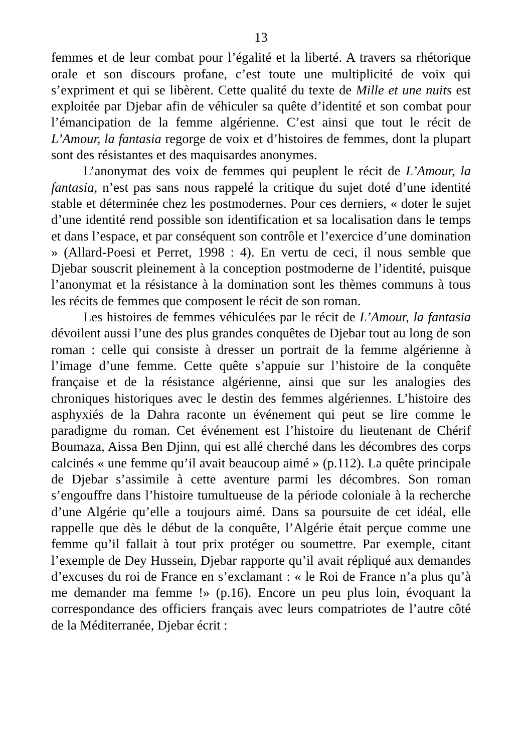13
femmes et de leur combat pour l’égalité et la liberté. A travers sa rhétorique orale et son discours profane, c’est toute une multiplicité de voix qui s’expriment et qui se libèrent. Cette qualité du texte de Mille et une nuits est exploitée par Djebar afin de véhiculer sa quête d’identité et son combat pour l’émancipation de la femme algérienne. C’est ainsi que tout le récit de L’Amour, la fantasia regorge de voix et d’histoires de femmes, dont la plupart sont des résistantes et des maquisardes anonymes.
L’anonymat des voix de femmes qui peuplent le récit de L’Amour, la fantasia, n’est pas sans nous rappelé la critique du sujet doté d’une identité stable et déterminée chez les postmodernes. Pour ces derniers, « doter le sujet d’une identité rend possible son identification et sa localisation dans le temps et dans l’espace, et par conséquent son contrôle et l’exercice d’une domination » (Allard-Poesi et Perret, 1998 : 4). En vertu de ceci, il nous semble que Djebar souscrit pleinement à la conception postmoderne de l’identité, puisque l’anonymat et la résistance à la domination sont les thèmes communs à tous les récits de femmes que composent le récit de son roman.
Les histoires de femmes véhiculées par le récit de L’Amour, la fantasia dévoilent aussi l’une des plus grandes conquêtes de Djebar tout au long de son roman : celle qui consiste à dresser un portrait de la femme algérienne à l’image d’une femme. Cette quête s’appuie sur l’histoire de la conquête française et de la résistance algérienne, ainsi que sur les analogies des chroniques historiques avec le destin des femmes algériennes. L’histoire des asphyxiés de la Dahra raconte un événement qui peut se lire comme le paradigme du roman. Cet événement est l’histoire du lieutenant de Chérif Boumaza, Aissa Ben Djinn, qui est allé cherché dans les décombres des corps calcinés « une femme qu’il avait beaucoup aimé » (p.112). La quête principale de Djebar s’assimile à cette aventure parmi les décombres. Son roman s’engouffre dans l’histoire tumultueuse de la période coloniale à la recherche d’une Algérie qu’elle a toujours aimé. Dans sa poursuite de cet idéal, elle rappelle que dès le début de la conquête, l’Algérie était perçue comme une femme qu’il fallait à tout prix protéger ou soumettre. Par exemple, citant l’exemple de Dey Hussein, Djebar rapporte qu’il avait répliqué aux demandes d’excuses du roi de France en s’exclamant : « le Roi de France n’a plus qu’à me demander ma femme !» (p.16). Encore un peu plus loin, évoquant la correspondance des officiers français avec leurs compatriotes de l’autre côté de la Méditerranée, Djebar écrit :